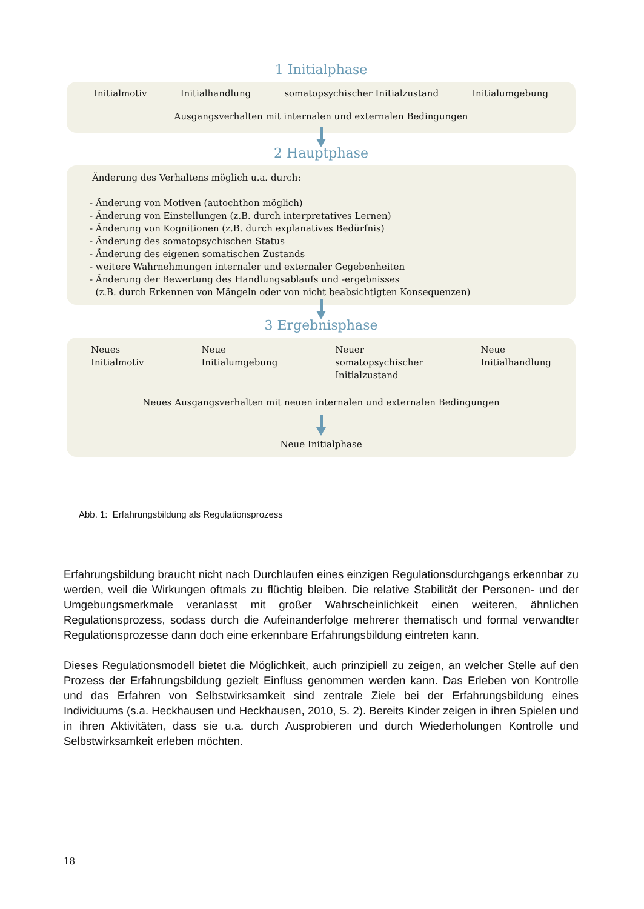1 Initialphase
Initialmotiv Initialhandlung somatopsychischer Initialzustand Initialumgebung
Ausgangsverhalten mit internalen und externalen Bedingungen
2 Hauptphase
Änderung des Verhaltens möglich u.a. durch:
- Änderung von Motiven (autochthon möglich)
- Änderung von Einstellungen (z.B. durch interpretatives Lernen)
- Änderung von Kognitionen (z.B. durch explanatives Bedürfnis)
- Änderung des somatopsychischen Status
- Änderung des eigenen somatischen Zustands
- weitere Wahrnehmungen internaler und externaler Gegebenheiten
- Änderung der Bewertung des Handlungsablaufs und -ergebnisses
(z.B. durch Erkennen von Mängeln oder von nicht beabsichtigten Konsequenzen)
3 Ergebnisphase
Neues
Initialmotiv Neue
Initialumgebung Neuer
somatopsychischer
Initialzustand Neue
Initialhandlung
Neues Ausgangsverhalten mit neuen internalen und externalen Bedingungen
Neue Initialphase
Abb. 1: Erfahrungsbildung als Regulationsprozess
Erfahrungsbildung braucht nicht nach Durchlaufen eines einzigen Regulationsdurchgangs erkenn­bar zu werden, weil die Wirkungen oftmals zu flüchtig bleiben. Die relative Stabilität der Personen- und der Umgebungsmerkmale veranlasst mit großer Wahrscheinlichkeit einen weiteren, ähnlichen Regulationsprozess, sodass durch die Aufeinanderfolge mehrerer thematisch und formal verwand­ter Regulationsprozesse dann doch eine erkennbare Erfahrungsbildung eintreten kann.
Dieses Regulationsmodell bietet die Möglichkeit, auch prinzipiell zu zeigen, an welcher Stelle auf den Prozess der Erfahrungsbildung gezielt Einfluss genommen werden kann. Das Erleben von Kontrolle und das Erfahren von Selbstwirksamkeit sind zentrale Ziele bei der Erfahrungsbildung eines Individuums (s.a. Heckhausen und Heckhausen, 2010, S. 2). Bereits Kinder zeigen in ihren Spielen und in ihren Aktivitäten, dass sie u.a. durch Ausprobieren und durch Wiederholungen Kontrolle und Selbstwirksamkeit erleben möchten.
18